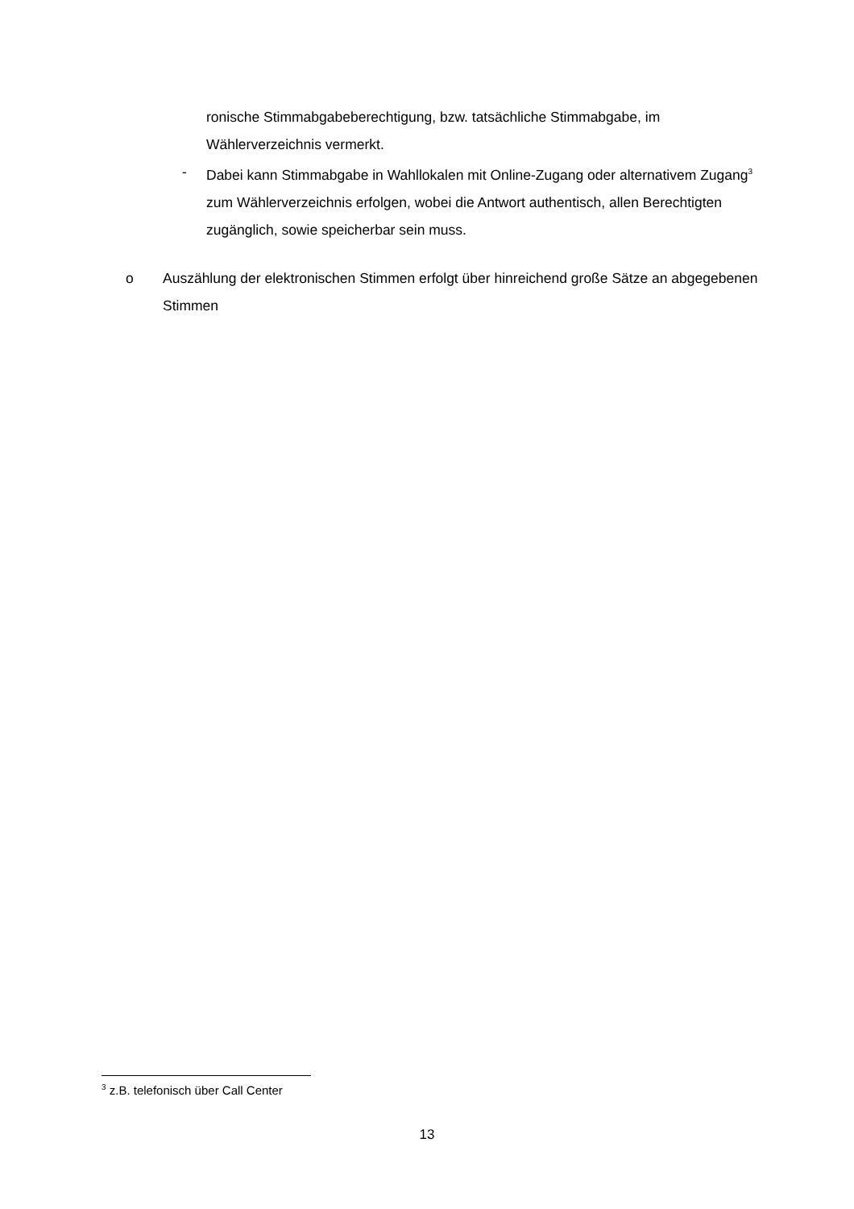ronische Stimmabgabeberechtigung, bzw. tatsächliche Stimmabgabe, im Wählerverzeichnis vermerkt.
- Dabei kann Stimmabgabe in Wahllokalen mit Online-Zugang oder alternativem Zugang<sup>3</sup> zum Wählerverzeichnis erfolgen, wobei die Antwort authentisch, allen Berechtigten zugänglich, sowie speicherbar sein muss.
o Auszählung der elektronischen Stimmen erfolgt über hinreichend große Sätze an abgegebenen Stimmen
<sup>3</sup> z.B. telefonisch über Call Center
13